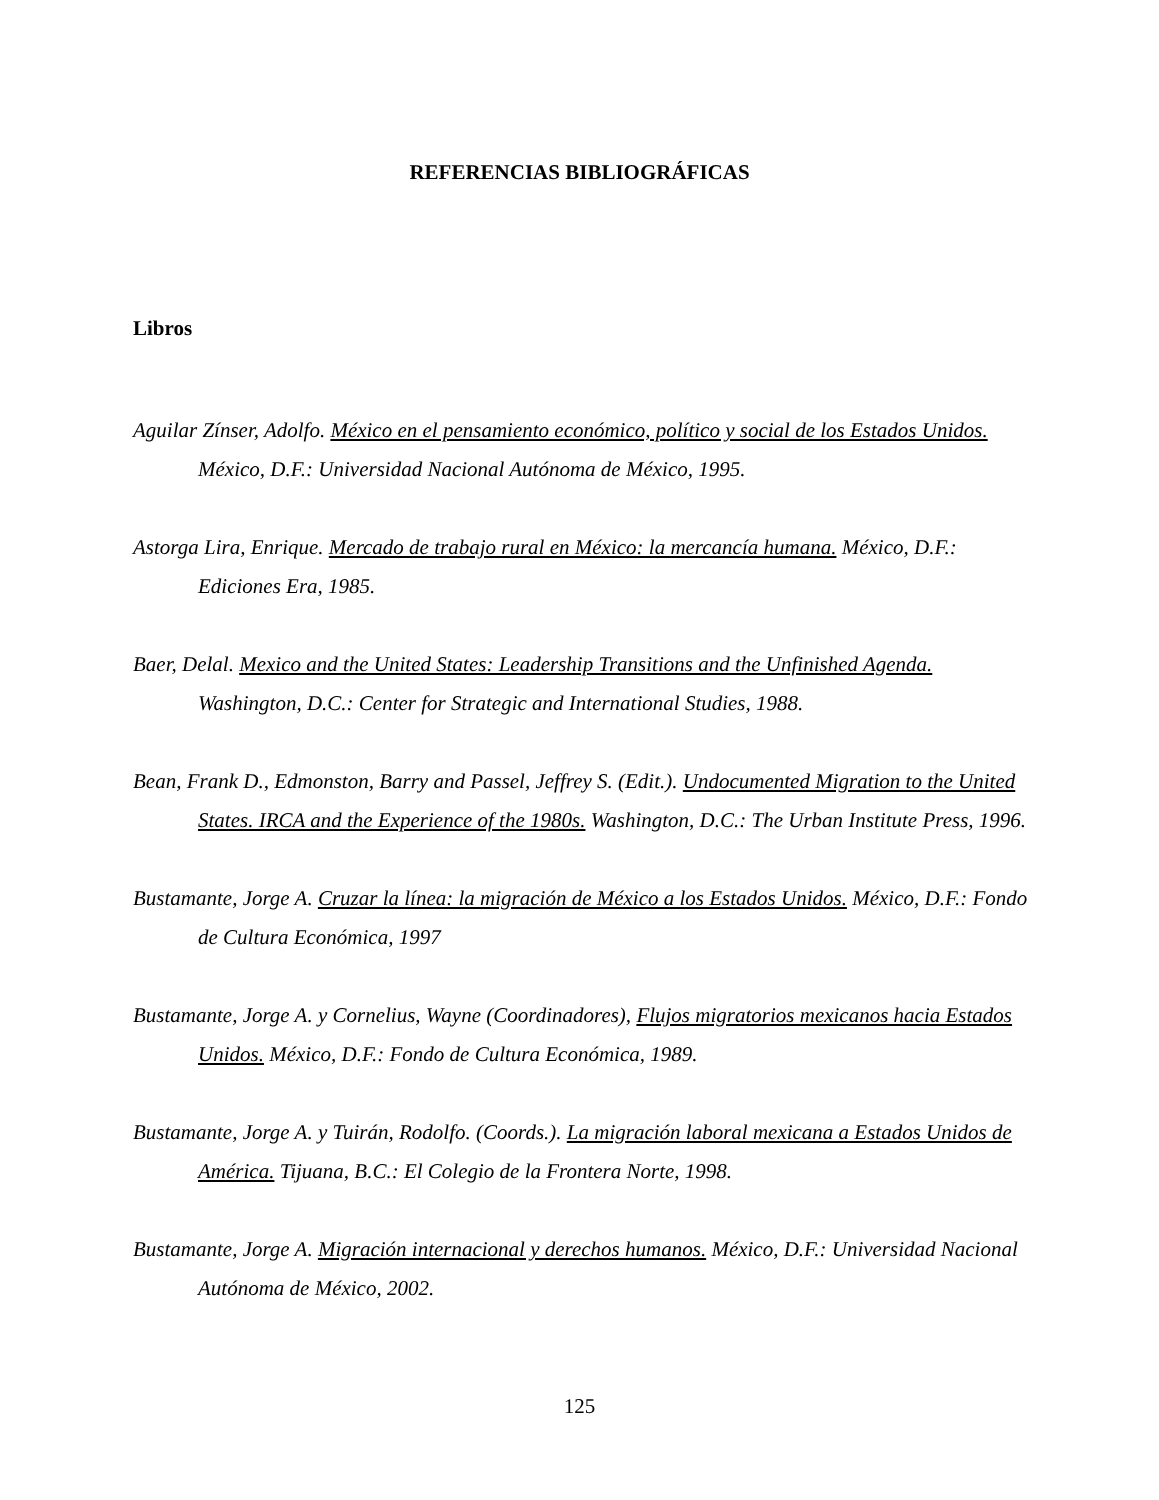REFERENCIAS BIBLIOGRÁFICAS
Libros
Aguilar Zínser, Adolfo. México en el pensamiento económico, político y social de los Estados Unidos. México, D.F.: Universidad Nacional Autónoma de México, 1995.
Astorga Lira, Enrique. Mercado de trabajo rural en México: la mercancía humana. México, D.F.: Ediciones Era, 1985.
Baer, Delal. Mexico and the United States: Leadership Transitions and the Unfinished Agenda. Washington, D.C.: Center for Strategic and International Studies, 1988.
Bean, Frank D., Edmonston, Barry and Passel, Jeffrey S. (Edit.). Undocumented Migration to the United States. IRCA and the Experience of the 1980s. Washington, D.C.: The Urban Institute Press, 1996.
Bustamante, Jorge A. Cruzar la línea: la migración de México a los Estados Unidos. México, D.F.: Fondo de Cultura Económica, 1997
Bustamante, Jorge A. y Cornelius, Wayne (Coordinadores), Flujos migratorios mexicanos hacia Estados Unidos. México, D.F.: Fondo de Cultura Económica, 1989.
Bustamante, Jorge A. y Tuirán, Rodolfo. (Coords.). La migración laboral mexicana a Estados Unidos de América. Tijuana, B.C.: El Colegio de la Frontera Norte, 1998.
Bustamante, Jorge A. Migración internacional y derechos humanos. México, D.F.: Universidad Nacional Autónoma de México, 2002.
125